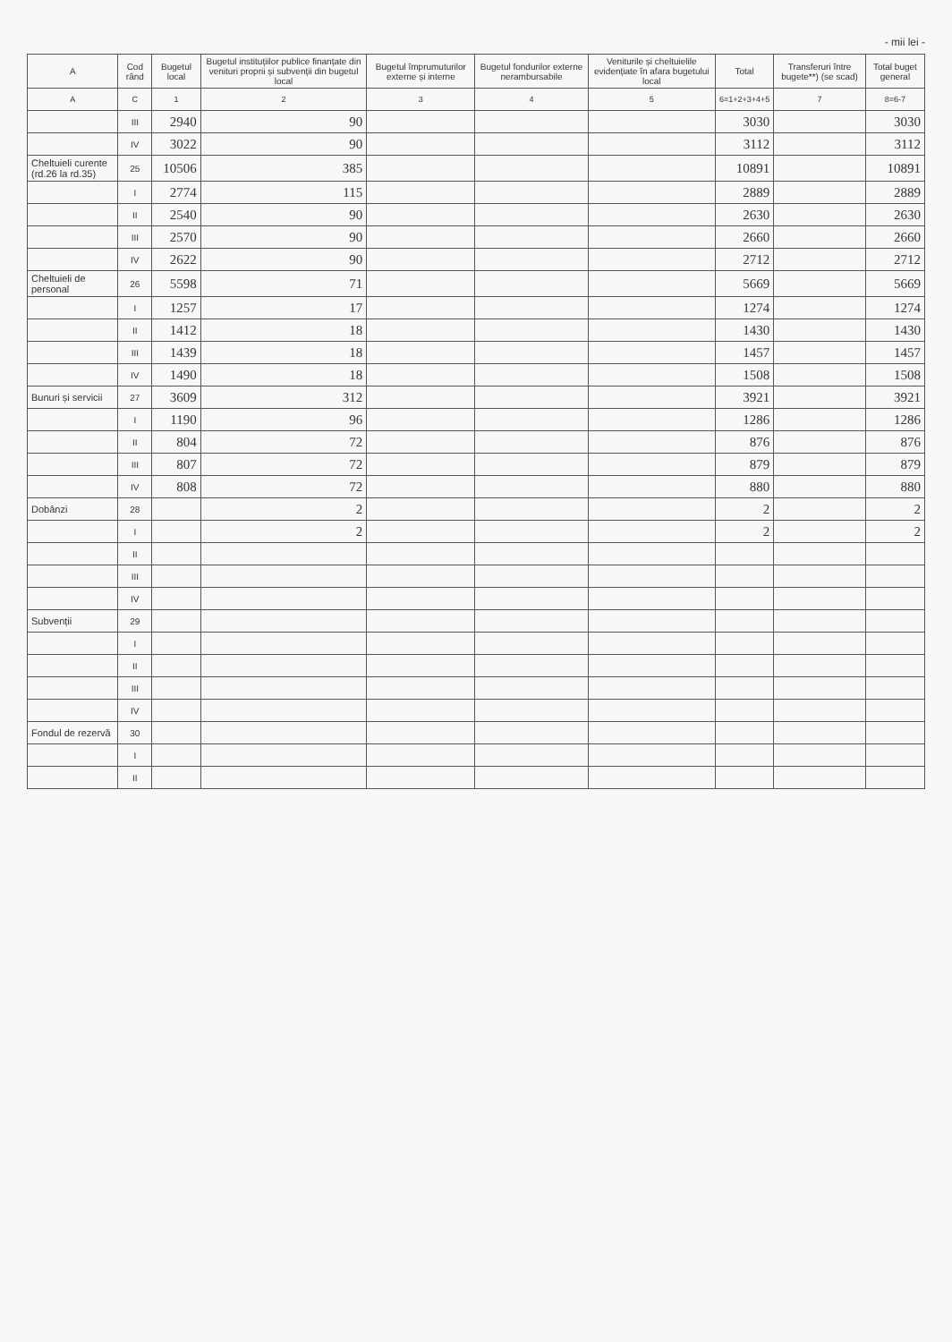- mii lei -
| A | Cod rând | Bugetul local | Bugetul instituțiilor publice finanțate din venituri proprii și subvenții din bugetul local | Bugetul împrumuturilor externe și interne | Bugetul fondurilor externe nerambursabile | Veniturile și cheltuielile evidențiate în afara bugetului local | Total | Transferuri între bugete**) (se scad) | Total buget general |
| --- | --- | --- | --- | --- | --- | --- | --- | --- | --- |
| A | C | 1 | 2 | 3 | 4 | 5 | 6=1+2+3+4+5 | 7 | 8=6-7 |
| | III | 2940 | 90 | | | | 3030 | | 3030 |
| | IV | 3022 | 90 | | | | 3112 | | 3112 |
| Cheltuieli curente (rd.26 la rd.35) | 25 | 10506 | 385 | | | | 10891 | | 10891 |
| | I | 2774 | 115 | | | | 2889 | | 2889 |
| | II | 2540 | 90 | | | | 2630 | | 2630 |
| | III | 2570 | 90 | | | | 2660 | | 2660 |
| | IV | 2622 | 90 | | | | 2712 | | 2712 |
| Cheltuieli de personal | 26 | 5598 | 71 | | | | 5669 | | 5669 |
| | I | 1257 | 17 | | | | 1274 | | 1274 |
| | II | 1412 | 18 | | | | 1430 | | 1430 |
| | III | 1439 | 18 | | | | 1457 | | 1457 |
| | IV | 1490 | 18 | | | | 1508 | | 1508 |
| Bunuri și servicii | 27 | 3609 | 312 | | | | 3921 | | 3921 |
| | I | 1190 | 96 | | | | 1286 | | 1286 |
| | II | 804 | 72 | | | | 876 | | 876 |
| | III | 807 | 72 | | | | 879 | | 879 |
| | IV | 808 | 72 | | | | 880 | | 880 |
| Dobânzi | 28 | | 2 | | | | 2 | | 2 |
| | I | | 2 | | | | 2 | | 2 |
| | II | | | | | | | | |
| | III | | | | | | | | |
| | IV | | | | | | | | |
| Subvenții | 29 | | | | | | | | |
| | I | | | | | | | | |
| | II | | | | | | | | |
| | III | | | | | | | | |
| | IV | | | | | | | | |
| Fondul de rezervă | 30 | | | | | | | | |
| | I | | | | | | | | |
| | II | | | | | | | | |